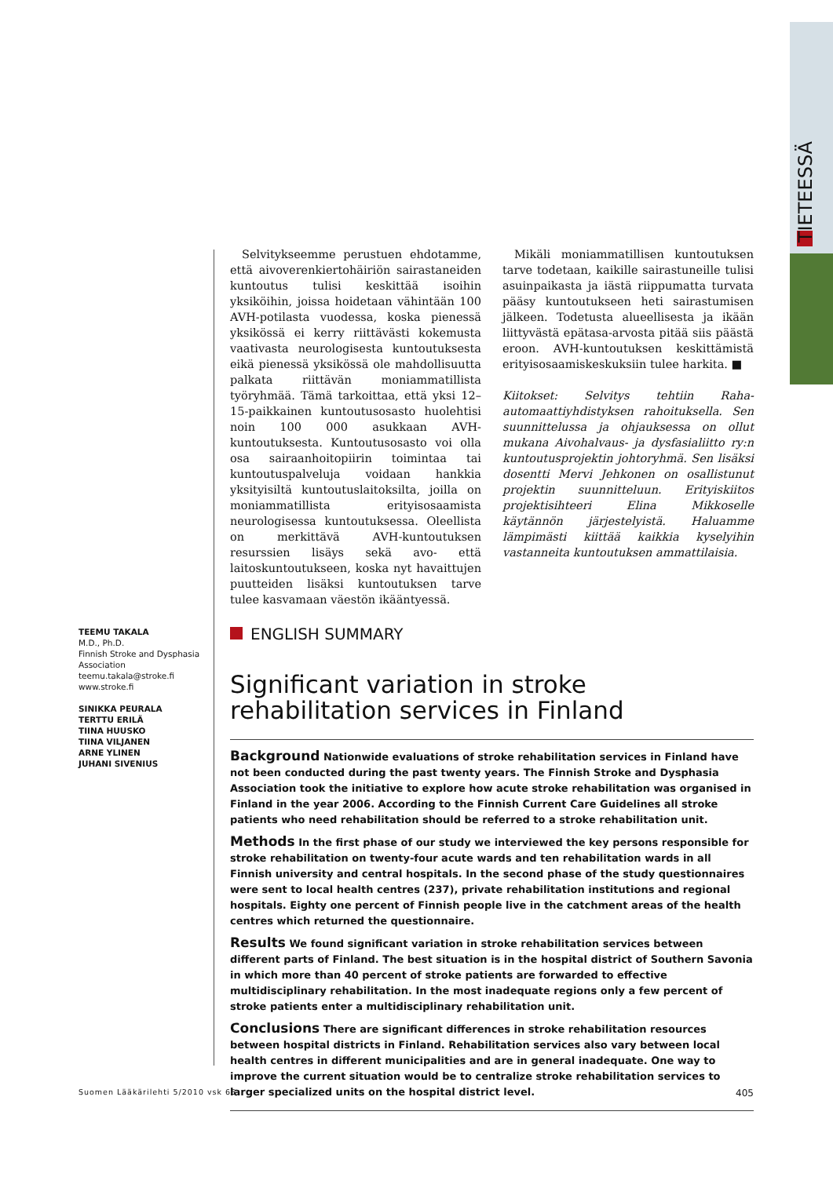TIETEESSÄ
Selvitykseemme perustuen ehdotamme, että aivoverenkiertohäiriön sairastaneiden kuntoutus tulisi keskittää isoihin yksiköihin, joissa hoidetaan vähintään 100 AVH-potilasta vuodessa, koska pienessä yksikössä ei kerry riittävästi kokemusta vaativasta neurologisesta kuntoutuksesta eikä pienessä yksikössä ole mahdollisuutta palkata riittävän moniammatillista työryhmää. Tämä tarkoittaa, että yksi 12–15-paikkainen kuntoutusosasto huolehtisi noin 100 000 asukkaan AVH-kuntoutuksesta. Kuntoutusosasto voi olla osa sairaanhoitopiirin toimintaa tai kuntoutuspalveluja voidaan hankkia yksityisiltä kuntoutuslaitoksilta, joilla on moniammatillista erityisosaamista neurologisessa kuntoutuksessa. Oleellista on merkittävä AVH-kuntoutuksen resurssien lisäys sekä avo- että laitoskuntoutukseen, koska nyt havaittujen puutteiden lisäksi kuntoutuksen tarve tulee kasvamaan väestön ikääntyessä.
Mikäli moniammatillisen kuntoutuksen tarve todetaan, kaikille sairastuneille tulisi asuinpaikasta ja iästä riippumatta turvata pääsy kuntoutukseen heti sairastumisen jälkeen. Todetusta alueellisesta ja ikään liittyvästä epätasa-arvosta pitää siis päästä eroon. AVH-kuntoutuksen keskittämistä erityisosaamiskeskuksiin tulee harkita. ■
Kiitokset: Selvitys tehtiin Raha-automaattiyhdistyksen rahoituksella. Sen suunnittelussa ja ohjauksessa on ollut mukana Aivohalvaus- ja dysfasialiitto ry:n kuntoutusprojektin johtoryhmä. Sen lisäksi dosentti Mervi Jehkonen on osallistunut projektin suunnitteluun. Erityiskiitos projektisihteeri Elina Mikkoselle käytännön järjestelyistä. Haluamme lämpimästi kiittää kaikkia kyselyihin vastanneita kuntoutuksen ammattilaisia.
TEEMU TAKALA
M.D., Ph.D.
Finnish Stroke and Dysphasia Association
teemu.takala@stroke.fi
www.stroke.fi
SINIKKA PEURALA
TERTTU ERILÄ
TIINA HUUSKO
TIINA VILJANEN
ARNE YLINEN
JUHANI SIVENIUS
ENGLISH SUMMARY
Significant variation in stroke rehabilitation services in Finland
Background Nationwide evaluations of stroke rehabilitation services in Finland have not been conducted during the past twenty years. The Finnish Stroke and Dysphasia Association took the initiative to explore how acute stroke rehabilitation was organised in Finland in the year 2006. According to the Finnish Current Care Guidelines all stroke patients who need rehabilitation should be referred to a stroke rehabilitation unit.
Methods In the first phase of our study we interviewed the key persons responsible for stroke rehabilitation on twenty-four acute wards and ten rehabilitation wards in all Finnish university and central hospitals. In the second phase of the study questionnaires were sent to local health centres (237), private rehabilitation institutions and regional hospitals. Eighty one percent of Finnish people live in the catchment areas of the health centres which returned the questionnaire.
Results We found significant variation in stroke rehabilitation services between different parts of Finland. The best situation is in the hospital district of Southern Savonia in which more than 40 percent of stroke patients are forwarded to effective multidisciplinary rehabilitation. In the most inadequate regions only a few percent of stroke patients enter a multidisciplinary rehabilitation unit.
Conclusions There are significant differences in stroke rehabilitation resources between hospital districts in Finland. Rehabilitation services also vary between local health centres in different municipalities and are in general inadequate. One way to improve the current situation would be to centralize stroke rehabilitation services to larger specialized units on the hospital district level.
Suomen Lääkärilehti 5/2010 vsk 65 405